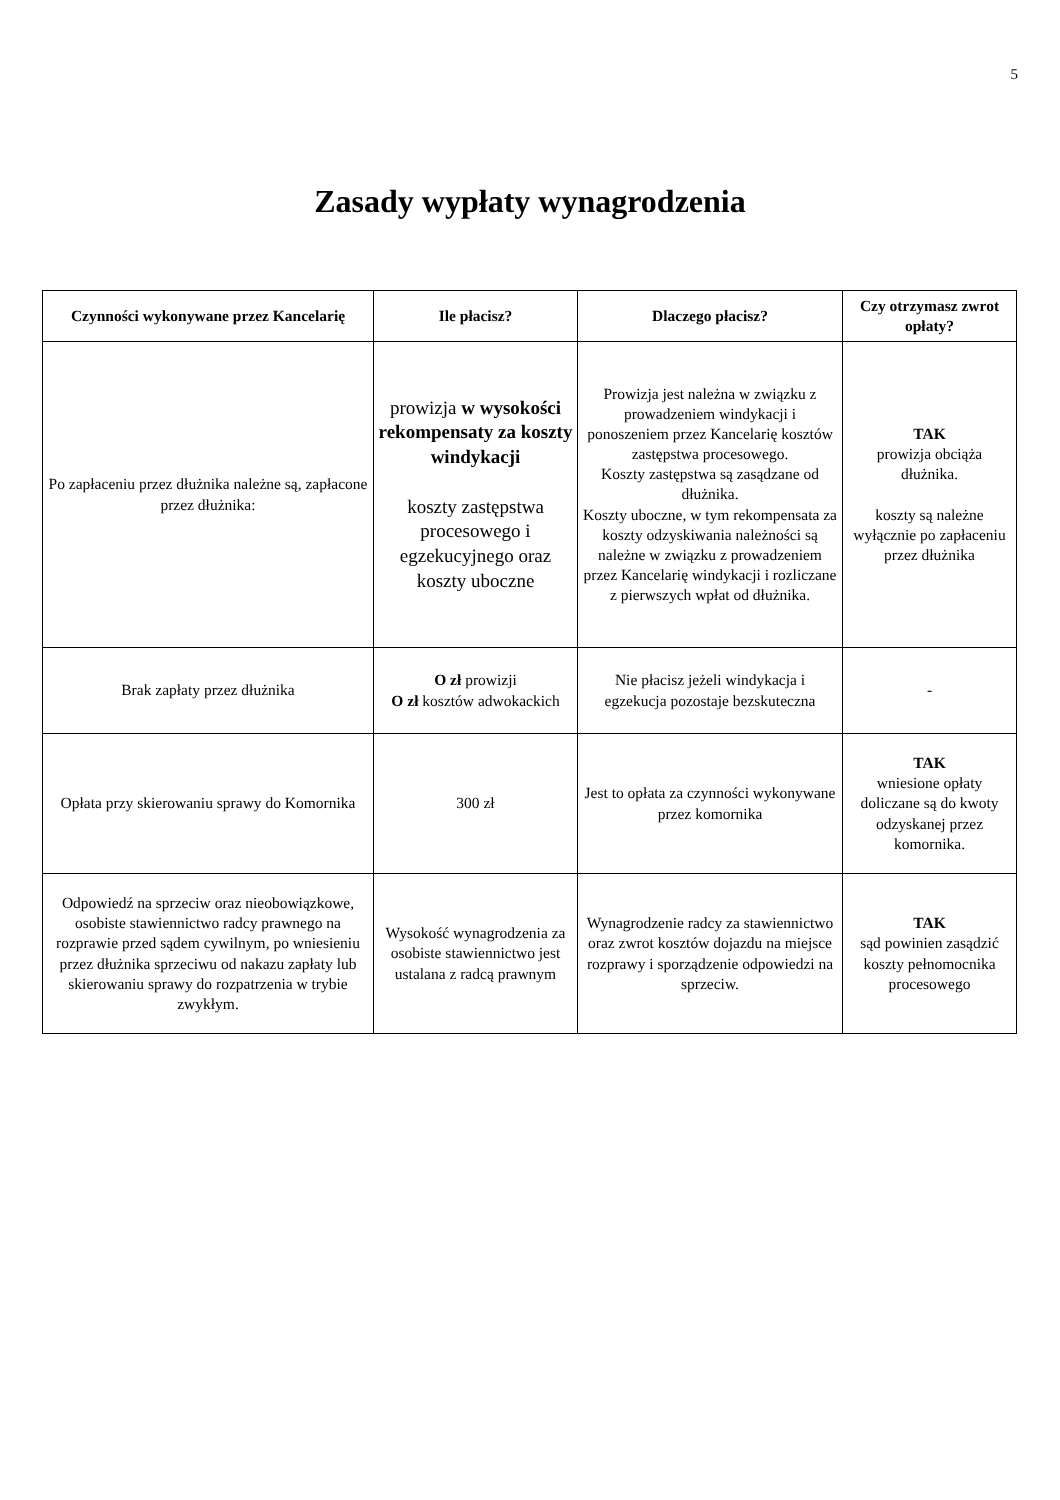5
Zasady wypłaty wynagrodzenia
| Czynności wykonywane przez Kancelarię | Ile płacisz? | Dlaczego płacisz? | Czy otrzymasz zwrot opłaty? |
| --- | --- | --- | --- |
| Po zapłaceniu przez dłużnika należne są, zapłacone przez dłużnika: | prowizja w wysokości rekompensaty za koszty windykacji koszty zastępstwa procesowego i egzekucyjnego oraz koszty uboczne | Prowizja jest należna w związku z prowadzeniem windykacji i ponoszeniem przez Kancelarię kosztów zastępstwa procesowego. Koszty zastępstwa są zasądzane od dłużnika. Koszty uboczne, w tym rekompensata za koszty odzyskiwania należności są należne w związku z prowadzeniem przez Kancelarię windykacji i rozliczane z pierwszych wpłat od dłużnika. | TAK prowizja obciąża dłużnika. koszty są należne wyłącznie po zapłaceniu przez dłużnika |
| Brak zapłaty przez dłużnika | O zł prowizji O zł kosztów adwokackich | Nie płacisz jeżeli windykacja i egzekucja pozostaje bezskuteczna | - |
| Opłata przy skierowaniu sprawy do Komornika | 300 zł | Jest to opłata za czynności wykonywane przez komornika | TAK wniesione opłaty doliczane są do kwoty odzyskanej przez komornika. |
| Odpowiedź na sprzeciw oraz nieobowiązkowe, osobiste stawiennictwo radcy prawnego na rozprawie przed sądem cywilnym, po wniesieniu przez dłużnika sprzeciwu od nakazu zapłaty lub skierowaniu sprawy do rozpatrzenia w trybie zwykłym. | Wysokość wynagrodzenia za osobiste stawiennictwo jest ustalana z radcą prawnym | Wynagrodzenie radcy za stawiennictwo oraz zwrot kosztów dojazdu na miejsce rozprawy i sporządzenie odpowiedzi na sprzeciw. | TAK sąd powinien zasądzić koszty pełnomocnika procesowego |